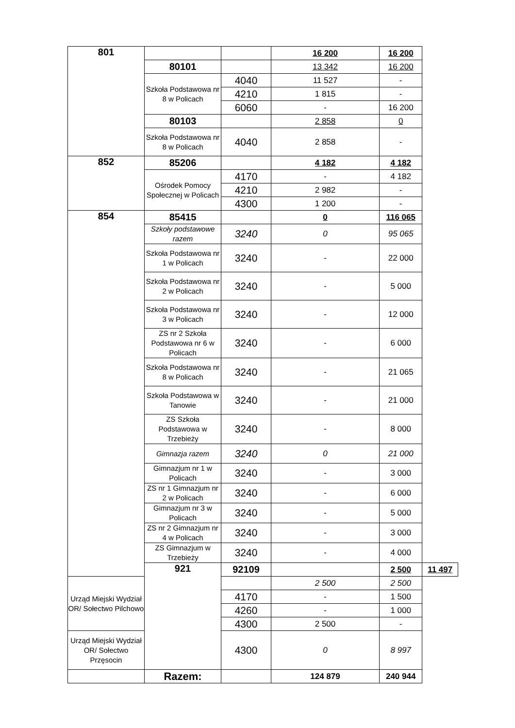| 801 | | | 16 200 | 16 200 | |
| | 80101 | | 13 342 | 16 200 | |
| | Szkoła Podstawowa nr 8 w Policach | 4040 | 11 527 | - | |
| | | 4210 | 1 815 | - | |
| | | 6060 | - | 16 200 | |
| | 80103 | | 2 858 | 0 | |
| | Szkoła Podstawowa nr 8 w Policach | 4040 | 2 858 | - | |
| 852 | 85206 | | 4 182 | 4 182 | |
| | Ośrodek Pomocy Społecznej w Policach | 4170 | - | 4 182 | |
| | | 4210 | 2 982 | - | |
| | | 4300 | 1 200 | - | |
| 854 | 85415 | | 0 | 116 065 | |
| | Szkoły podstawowe razem | 3240 | 0 | 95 065 | |
| | Szkoła Podstawowa nr 1 w Policach | 3240 | - | 22 000 | |
| | Szkoła Podstawowa nr 2 w Policach | 3240 | - | 5 000 | |
| | Szkoła Podstawowa nr 3 w Policach | 3240 | - | 12 000 | |
| | ZS nr 2 Szkoła Podstawowa nr 6 w Policach | 3240 | - | 6 000 | |
| | Szkoła Podstawowa nr 8 w Policach | 3240 | - | 21 065 | |
| | Szkoła Podstawowa w Tanowie | 3240 | - | 21 000 | |
| | ZS Szkoła Podstawowa w Trzebieży | 3240 | - | 8 000 | |
| | Gimnazja razem | 3240 | 0 | 21 000 | |
| | Gimnazjum nr 1 w Policach | 3240 | - | 3 000 | |
| | ZS nr 1 Gimnazjum nr 2 w Policach | 3240 | - | 6 000 | |
| | Gimnazjum nr 3 w Policach | 3240 | - | 5 000 | |
| | ZS nr 2 Gimnazjum nr 4 w Policach | 3240 | - | 3 000 | |
| | ZS Gimnazjum w Trzebieży | 3240 | - | 4 000 | |
| | 921 | 92109 | | 2 500 | 11 497 |
| Urząd Miejski Wydział OR/ Sołectwo Pilchowo | | | 2 500 | 2 500 | |
| | | 4170 | - | 1 500 | |
| | | 4260 | - | 1 000 | |
| | | 4300 | 2 500 | - | |
| Urząd Miejski Wydział OR/ Sołectwo Przęsocin | | 4300 | 0 | 8 997 | |
| | Razem: | | 124 879 | 240 944 | |